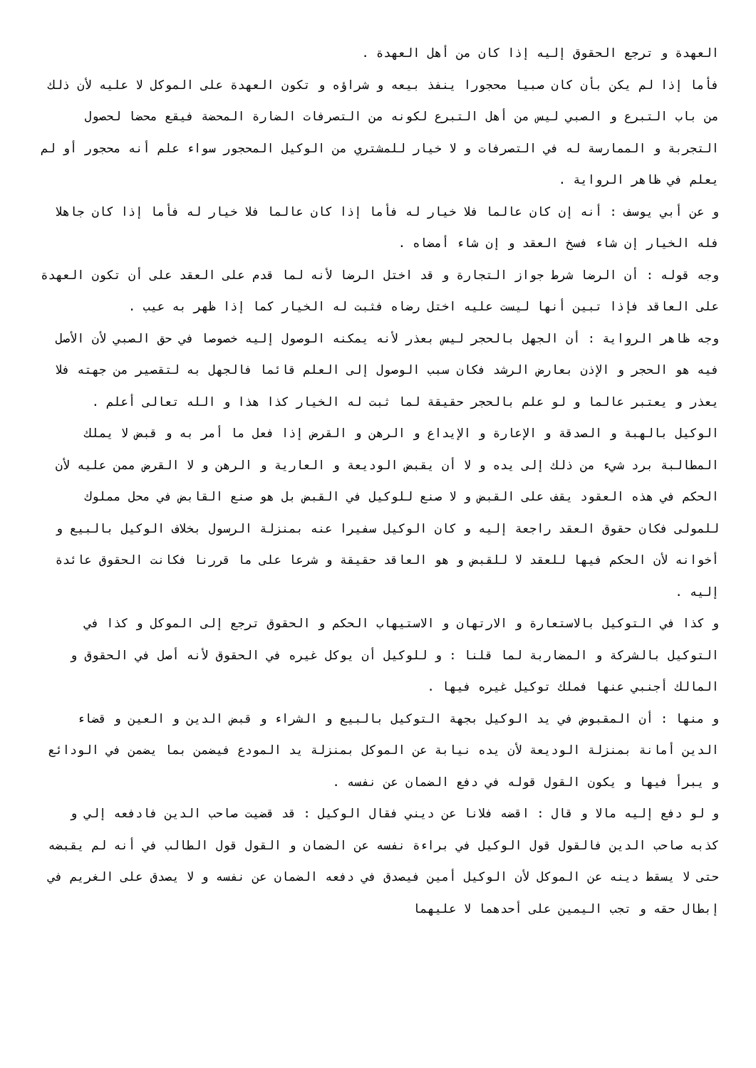العهدة و ترجع الحقوق إليه إذا كان من أهل العهدة .
فأما إذا لم يكن بأن كان صبيا محجورا ينفذ بيعه و شراؤه و تكون العهدة على الموكل لا عليه لأن ذلك من باب التبرع و الصبي ليس من أهل التبرع لكونه من التصرفات الضارة المحضة فيقع محضا لحصول التجربة و الممارسة له في التصرفات و لا خيار للمشتري من الوكيل المحجور سواء علم أنه محجور أو لم يعلم في ظاهر الرواية .
و عن أبي يوسف : أنه إن كان عالما فلا خيار له فأما إذا كان عالما فلا خيار له فأما إذا كان جاهلا فله الخيار إن شاء فسخ العقد و إن شاء أمضاه .
وجه قوله : أن الرضا شرط جواز التجارة و قد اختل الرضا لأنه لما قدم على العقد على أن تكون العهدة على العاقد فإذا تبين أنها ليست عليه اختل رضاه فثبت له الخيار كما إذا ظهر به عيب .
وجه ظاهر الرواية : أن الجهل بالحجر ليس بعذر لأنه يمكنه الوصول إليه خصوصا في حق الصبي لأن الأصل فيه هو الحجر و الإذن بعارض الرشد فكان سبب الوصول إلى العلم قائما فالجهل به لتقصير من جهته فلا يعذر و يعتبر عالما و لو علم بالحجر حقيقة لما ثبت له الخيار كذا هذا و الله تعالى أعلم .
الوكيل بالهبة و الصدقة و الإعارة و الإيداع و الرهن و القرض إذا فعل ما أمر به و قبض لا يملك المطالبة برد شيء من ذلك إلى يده و لا أن يقبض الوديعة و العارية و الرهن و لا القرض ممن عليه لأن الحكم في هذه العقود يقف على القبض و لا صنع للوكيل في القبض بل هو صنع القابض في محل مملوك للمولى فكان حقوق العقد راجعة إليه و كان الوكيل سفيرا عنه بمنزلة الرسول بخلاف الوكيل بالبيع و أخوانه لأن الحكم فيها للعقد لا للقبض و هو العاقد حقيقة و شرعا على ما قررنا فكانت الحقوق عائدة إليه .
و كذا في التوكيل بالاستعارة و الارتهان و الاستيهاب الحكم و الحقوق ترجع إلى الموكل و كذا في التوكيل بالشركة و المضاربة لما قلنا : و للوكيل أن يوكل غيره في الحقوق لأنه أصل في الحقوق و المالك أجنبي عنها فملك توكيل غيره فيها .
و منها : أن المقبوض في يد الوكيل بجهة التوكيل بالبيع و الشراء و قبض الدين و العين و قضاء الدين أمانة بمنزلة الوديعة لأن يده نيابة عن الموكل بمنزلة يد المودع فيضمن بما يضمن في الودائع و يبرأ فيها و يكون القول قوله في دفع الضمان عن نفسه .
و لو دفع إليه مالا و قال : اقضه فلانا عن ديني فقال الوكيل : قد قضيت صاحب الدين فادفعه إلي و كذبه صاحب الدين فالقول قول الوكيل في براءة نفسه عن الضمان و القول قول الطالب في أنه لم يقبضه حتى لا يسقط دينه عن الموكل لأن الوكيل أمين فيصدق في دفعه الضمان عن نفسه و لا يصدق على الغريم في إبطال حقه و تجب اليمين على أحدهما لا عليهما